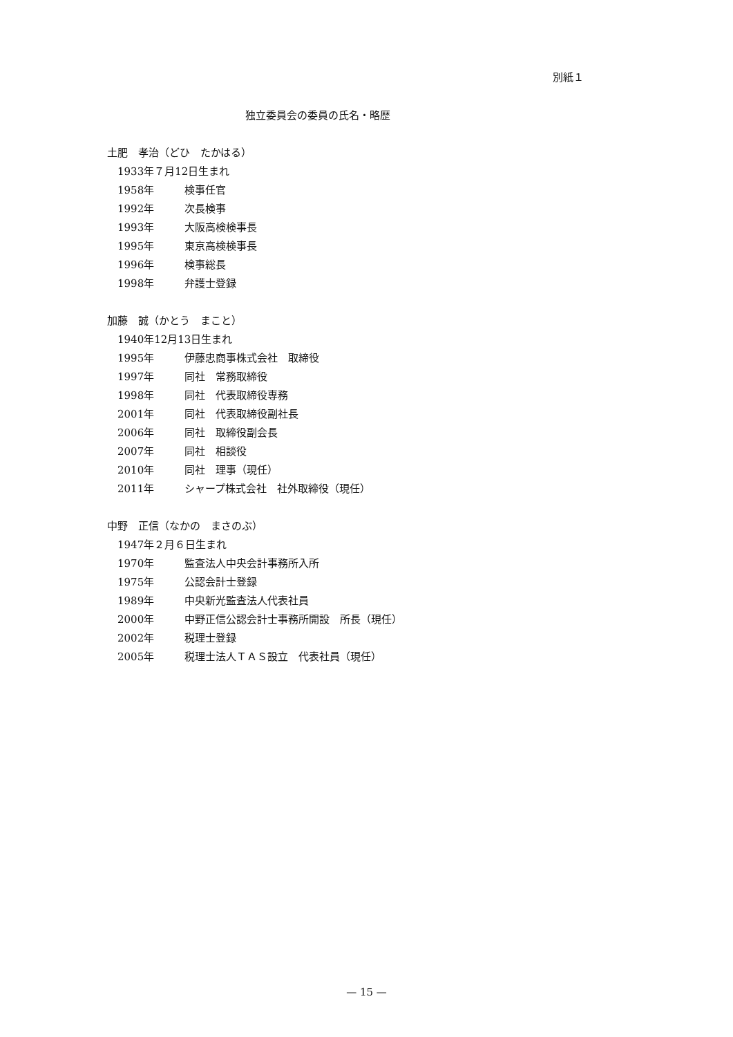別紙１
独立委員会の委員の氏名・略歴
土肥　孝治（どひ　たかはる）
1933年７月12日生まれ
1958年 検事任官
1992年 次長検事
1993年 大阪高検検事長
1995年 東京高検検事長
1996年 検事総長
1998年 弁護士登録
加藤　誠（かとう　まこと）
1940年12月13日生まれ
1995年 伊藤忠商事株式会社　取締役
1997年 同社　常務取締役
1998年 同社　代表取締役専務
2001年 同社　代表取締役副社長
2006年 同社　取締役副会長
2007年 同社　相談役
2010年 同社　理事（現任）
2011年 シャープ株式会社　社外取締役（現任）
中野　正信（なかの　まさのぶ）
1947年２月６日生まれ
1970年 監査法人中央会計事務所入所
1975年 公認会計士登録
1989年 中央新光監査法人代表社員
2000年 中野正信公認会計士事務所開設　所長（現任）
2002年 税理士登録
2005年 税理士法人ＴＡＳ設立　代表社員（現任）
— 15 —